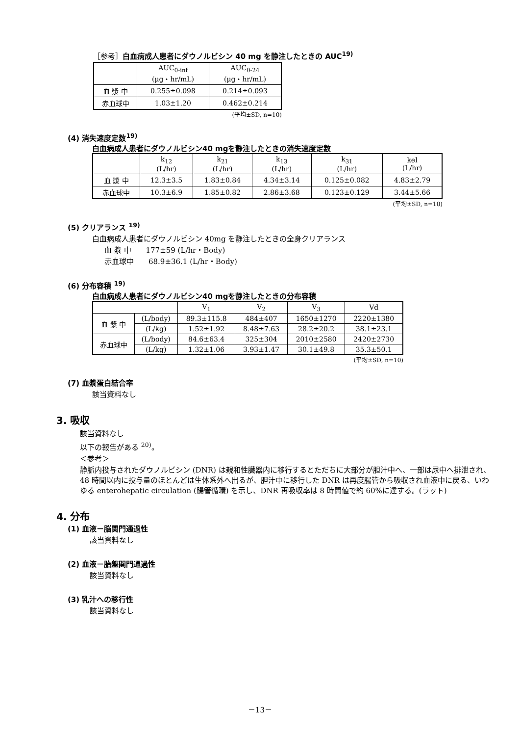［参考］白血病成人患者にダウノルビシン 40 mg を静注したときの AUC<sup>19)</sup>
| | AUC<sub>0-inf</sub> (μg・hr/mL) | AUC<sub>0-24</sub> (μg・hr/mL) |
| --- | --- | --- |
| 血 漿 中 | 0.255±0.098 | 0.214±0.093 |
| 赤血球中 | 1.03±1.20 | 0.462±0.214 |
(平均±SD, n=10)
(4) 消失速度定数<sup>19)</sup>
白血病成人患者にダウノルビシン40 mgを静注したときの消失速度定数
| | k<sub>12</sub> (L/hr) | k<sub>21</sub> (L/hr) | k<sub>13</sub> (L/hr) | k<sub>31</sub> (L/hr) | kel (L/hr) |
| --- | --- | --- | --- | --- | --- |
| 血 漿 中 | 12.3±3.5 | 1.83±0.84 | 4.34±3.14 | 0.125±0.082 | 4.83±2.79 |
| 赤血球中 | 10.3±6.9 | 1.85±0.82 | 2.86±3.68 | 0.123±0.129 | 3.44±5.66 |
(平均±SD, n=10)
(5) クリアランス <sup>19)</sup>
白血病成人患者にダウノルビシン 40mg を静注したときの全身クリアランス
血 漿 中　　177±59 (L/hr・Body)
赤血球中　　68.9±36.1 (L/hr・Body)
(6) 分布容積 <sup>19)</sup>
白血病成人患者にダウノルビシン40 mgを静注したときの分布容積
| | | V<sub>1</sub> | V<sub>2</sub> | V<sub>3</sub> | Vd |
| --- | --- | --- | --- | --- | --- |
| 血 漿 中 | (L/body) | 89.3±115.8 | 484±407 | 1650±1270 | 2220±1380 |
| | (L/kg) | 1.52±1.92 | 8.48±7.63 | 28.2±20.2 | 38.1±23.1 |
| 赤血球中 | (L/body) | 84.6±63.4 | 325±304 | 2010±2580 | 2420±2730 |
| | (L/kg) | 1.32±1.06 | 3.93±1.47 | 30.1±49.8 | 35.3±50.1 |
(平均±SD, n=10)
(7) 血漿蛋白結合率
該当資料なし
3. 吸収
該当資料なし
以下の報告がある <sup>20)</sup>。
＜参考＞
静脈内投与されたダウノルビシン (DNR) は親和性臓器内に移行するとただちに大部分が胆汁中へ、一部は尿中へ排泄され、48 時間以内に投与量のほとんどは生体系外へ出るが、胆汁中に移行した DNR は再度腸管から吸収され血液中に戻る、いわゆる enterohepatic circulation (腸管循環) を示し、DNR 再吸収率は 8 時間値で約 60%に達する。(ラット)
4. 分布
(1) 血液－脳関門通過性
該当資料なし
(2) 血液－胎盤関門通過性
該当資料なし
(3) 乳汁への移行性
該当資料なし
－13－